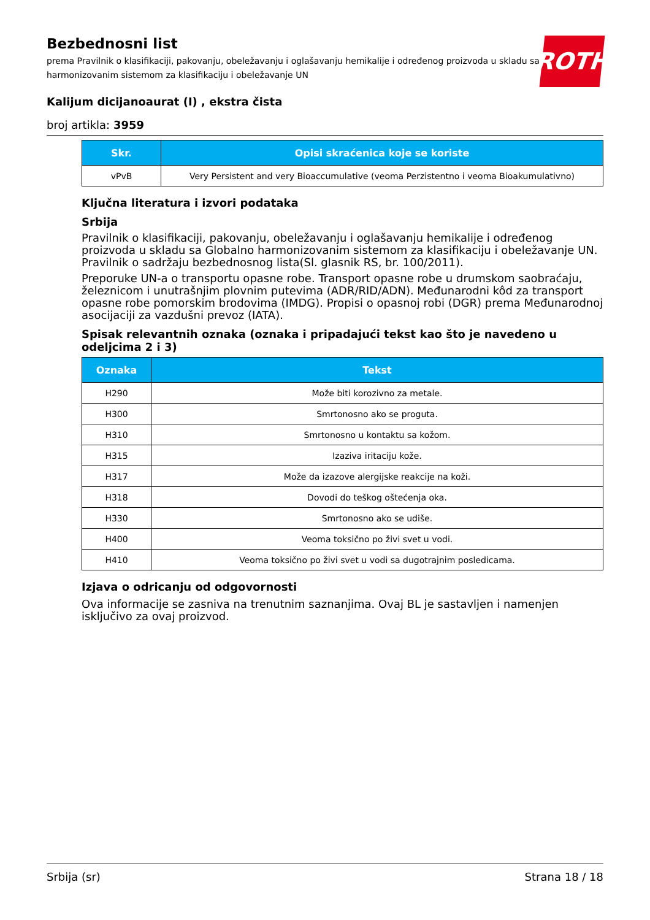Bezbednosni list
prema Pravilnik o klasifikaciji, pakovanju, obeležavanju i oglašavanju hemikalije i određenog proizvoda u skladu sa Globalno harmonizovanim sistemom za klasifikaciju i obeležavanje UN
ROTH
Kalijum dicijanoaurat (I) , ekstra čista
broj artikla: 3959
| Skr. | Opisi skraćenica koje se koriste |
| --- | --- |
| vPvB | Very Persistent and very Bioaccumulative (veoma Perzistentno i veoma Bioakumulativno) |
Ključna literatura i izvori podataka
Srbija
Pravilnik o klasifikaciji, pakovanju, obeležavanju i oglašavanju hemikalije i određenog proizvoda u skladu sa Globalno harmonizovanim sistemom za klasifikaciju i obeležavanje UN. Pravilnik o sadržaju bezbednosnog lista(Sl. glasnik RS, br. 100/2011).
Preporuke UN-a o transportu opasne robe. Transport opasne robe u drumskom saobraćaju, železnicom i unutrašnjim plovnim putevima (ADR/RID/ADN). Međunarodni kôd za transport opasne robe pomorskim brodovima (IMDG). Propisi o opasnoj robi (DGR) prema Međunarodnoj asocijaciji za vazdušni prevoz (IATA).
Spisak relevantnih oznaka (oznaka i pripadajući tekst kao što je navedeno u odeljcima 2 i 3)
| Oznaka | Tekst |
| --- | --- |
| H290 | Može biti korozivno za metale. |
| H300 | Smrtonosno ako se proguta. |
| H310 | Smrtonosno u kontaktu sa kožom. |
| H315 | Izaziva iritaciju kože. |
| H317 | Može da izazove alergijske reakcije na koži. |
| H318 | Dovodi do teškog oštećenja oka. |
| H330 | Smrtonosno ako se udiše. |
| H400 | Veoma toksično po živi svet u vodi. |
| H410 | Veoma toksično po živi svet u vodi sa dugotrajnim posledicama. |
Izjava o odricanju od odgovornosti
Ova informacije se zasniva na trenutnim saznanjima. Ovaj BL je sastavljen i namenjen isključivo za ovaj proizvod.
Srbija (sr) Strana 18 / 18